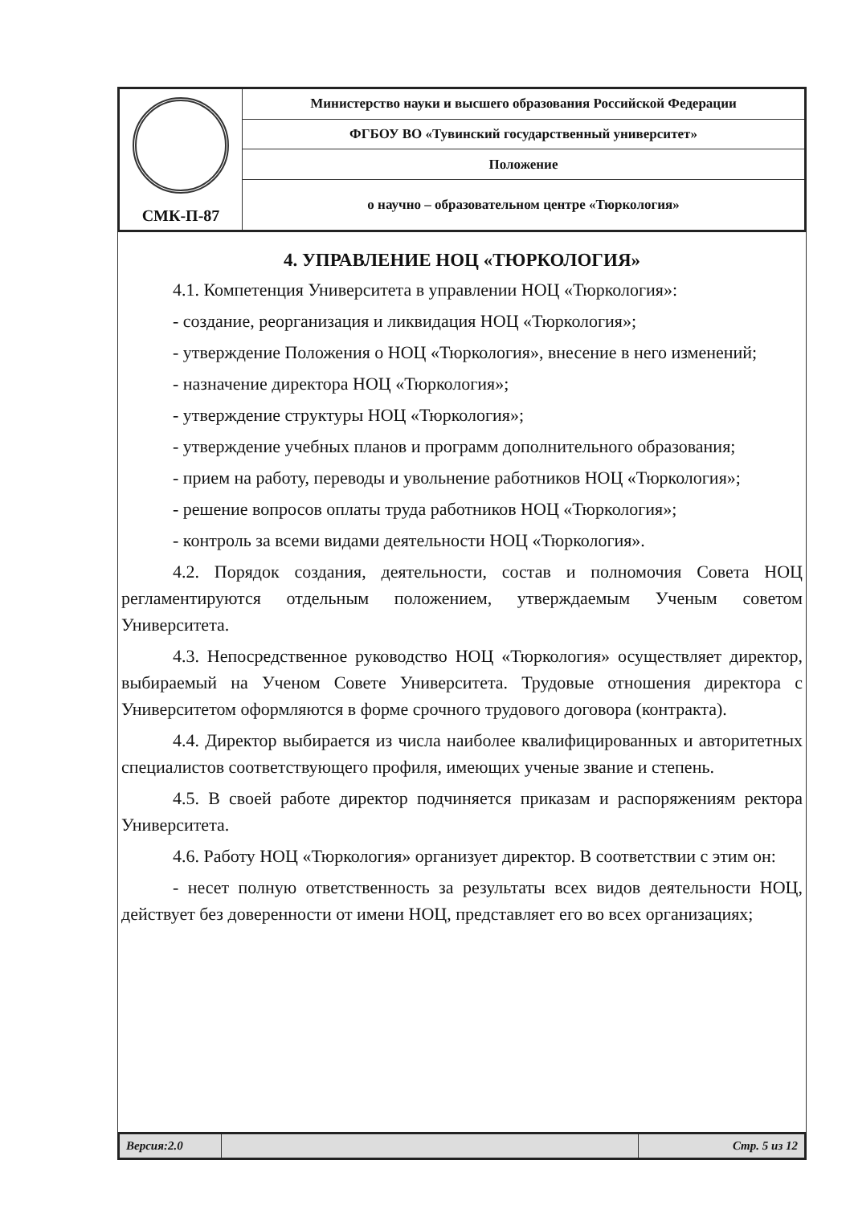| СМК-П-87 | Министерство науки и высшего образования Российской Федерации |
| | ФГБОУ ВО «Тувинский государственный университет» |
| | Положение |
| | о научно – образовательном центре «Тюркология» |
4. УПРАВЛЕНИЕ НОЦ «ТЮРКОЛОГИЯ»
4.1. Компетенция Университета в управлении НОЦ «Тюркология»:
- создание, реорганизация и ликвидация НОЦ «Тюркология»;
- утверждение Положения о НОЦ «Тюркология», внесение в него изменений;
- назначение директора НОЦ «Тюркология»;
- утверждение структуры НОЦ «Тюркология»;
- утверждение учебных планов и программ дополнительного образования;
- прием на работу, переводы и увольнение работников НОЦ «Тюркология»;
- решение вопросов оплаты труда работников НОЦ «Тюркология»;
- контроль за всеми видами деятельности НОЦ «Тюркология».
4.2. Порядок создания, деятельности, состав и полномочия Совета НОЦ регламентируются отдельным положением, утверждаемым Ученым советом Университета.
4.3. Непосредственное руководство НОЦ «Тюркология» осуществляет директор, выбираемый на Ученом Совете Университета. Трудовые отношения директора с Университетом оформляются в форме срочного трудового договора (контракта).
4.4. Директор выбирается из числа наиболее квалифицированных и авторитетных специалистов соответствующего профиля, имеющих ученые звание и степень.
4.5. В своей работе директор подчиняется приказам и распоряжениям ректора Университета.
4.6. Работу НОЦ «Тюркология» организует директор. В соответствии с этим он:
- несет полную ответственность за результаты всех видов деятельности НОЦ, действует без доверенности от имени НОЦ, представляет его во всех организациях;
| Версия:2.0 | | Стр. 5 из 12 |